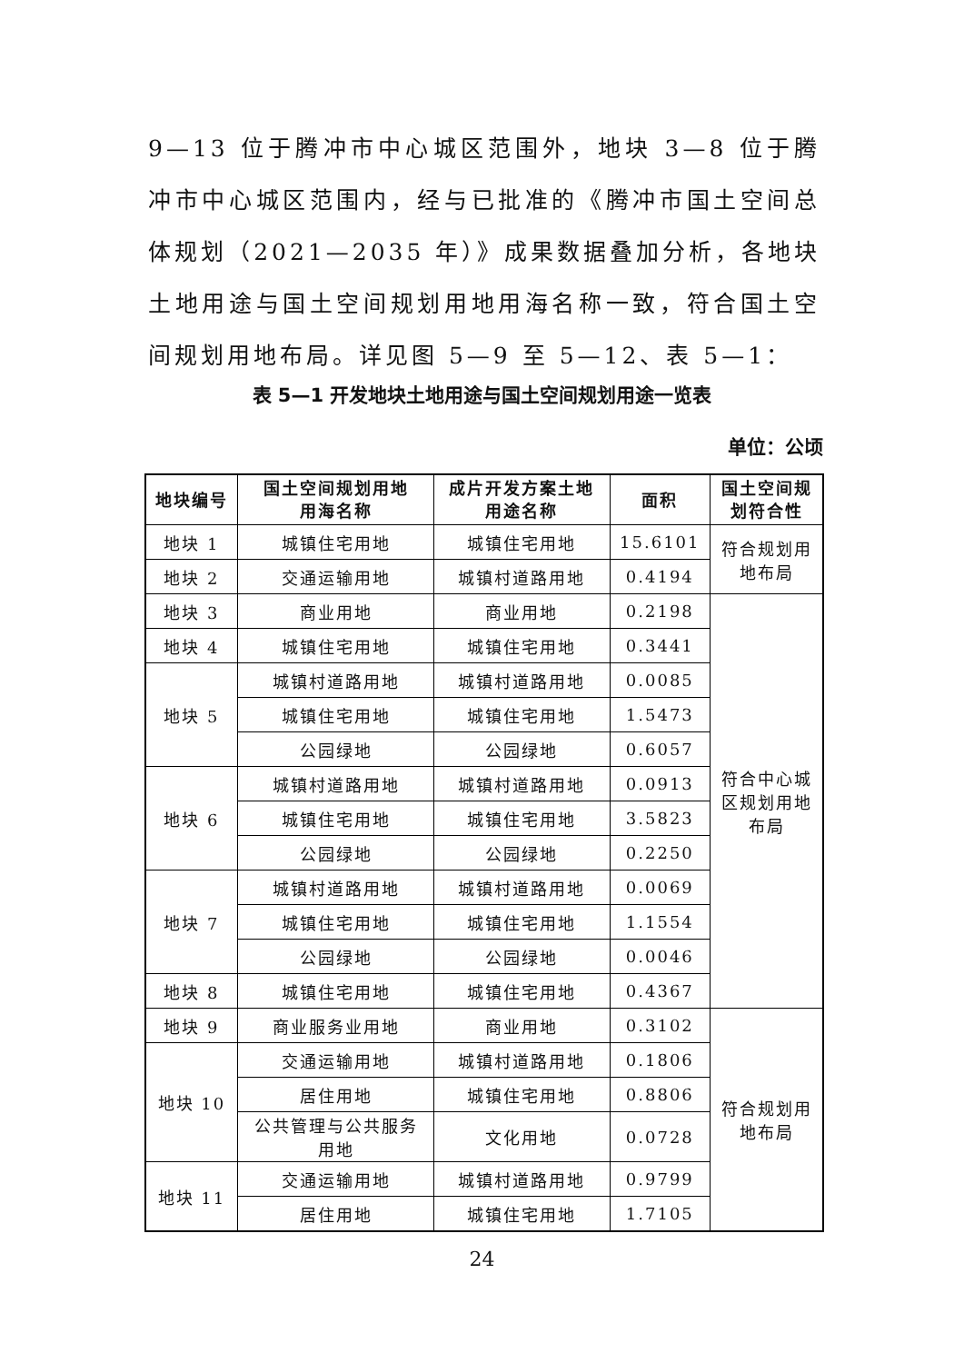9—13 位于腾冲市中心城区范围外，地块 3—8 位于腾冲市中心城区范围内，经与已批准的《腾冲市国土空间总体规划（2021—2035 年）》成果数据叠加分析，各地块土地用途与国土空间规划用地用海名称一致，符合国土空间规划用地布局。详见图 5—9 至 5—12、表 5—1：
表 5—1 开发地块土地用途与国土空间规划用途一览表
单位：公顷
| 地块编号 | 国土空间规划用地 用海名称 | 成片开发方案土地 用途名称 | 面积 | 国土空间规 划符合性 |
| --- | --- | --- | --- | --- |
| 地块 1 | 城镇住宅用地 | 城镇住宅用地 | 15.6101 | 符合规划用 地布局 |
| 地块 2 | 交通运输用地 | 城镇村道路用地 | 0.4194 | |
| 地块 3 | 商业用地 | 商业用地 | 0.2198 | 符合中心城 区规划用地 布局 |
| 地块 4 | 城镇住宅用地 | 城镇住宅用地 | 0.3441 | |
| 地块 5 | 城镇村道路用地 | 城镇村道路用地 | 0.0085 | |
| | 城镇住宅用地 | 城镇住宅用地 | 1.5473 | |
| | 公园绿地 | 公园绿地 | 0.6057 | |
| 地块 6 | 城镇村道路用地 | 城镇村道路用地 | 0.0913 | |
| | 城镇住宅用地 | 城镇住宅用地 | 3.5823 | |
| | 公园绿地 | 公园绿地 | 0.2250 | |
| 地块 7 | 城镇村道路用地 | 城镇村道路用地 | 0.0069 | |
| | 城镇住宅用地 | 城镇住宅用地 | 1.1554 | |
| | 公园绿地 | 公园绿地 | 0.0046 | |
| 地块 8 | 城镇住宅用地 | 城镇住宅用地 | 0.4367 | |
| 地块 9 | 商业服务业用地 | 商业用地 | 0.3102 | 符合规划用 地布局 |
| 地块 10 | 交通运输用地 | 城镇村道路用地 | 0.1806 | |
| | 居住用地 | 城镇住宅用地 | 0.8806 | |
| | 公共管理与公共服务 用地 | 文化用地 | 0.0728 | |
| 地块 11 | 交通运输用地 | 城镇村道路用地 | 0.9799 | |
| | 居住用地 | 城镇住宅用地 | 1.7105 | |
24